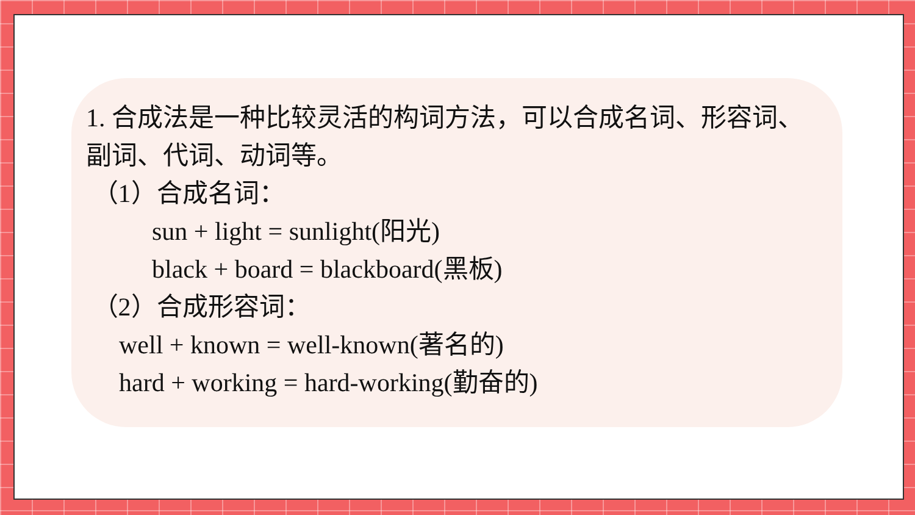1. 合成法是一种比较灵活的构词方法，可以合成名词、形容词、副词、代词、动词等。
（1）合成名词：
sun + light = sunlight(阳光)
black + board = blackboard(黑板)
（2）合成形容词：
well + known = well-known(著名的)
hard + working = hard-working(勤奋的)